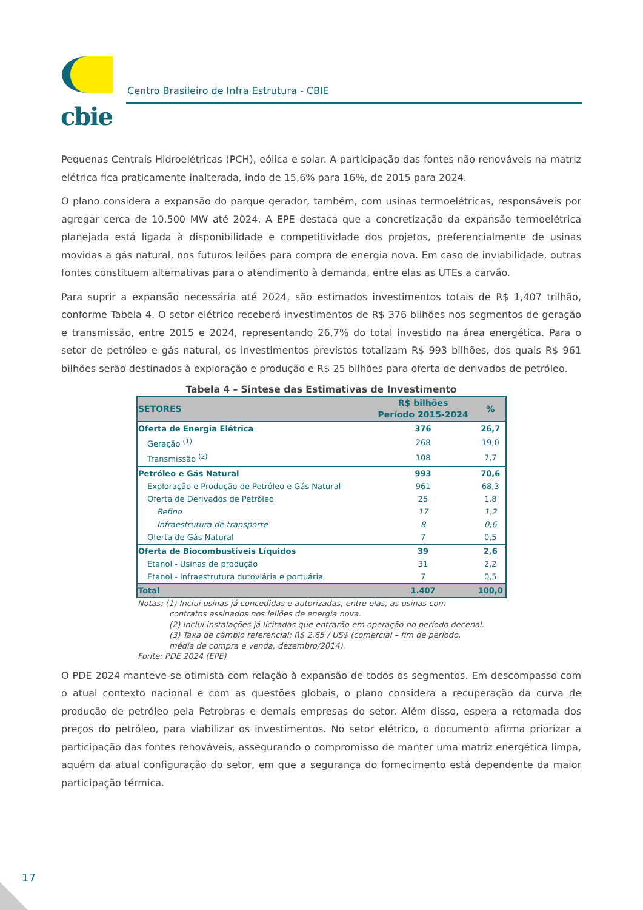cbie
Centro Brasileiro de Infra Estrutura - CBIE
Pequenas Centrais Hidroelétricas (PCH), eólica e solar. A participação das fontes não renováveis na matriz elétrica fica praticamente inalterada, indo de 15,6% para 16%, de 2015 para 2024.
O plano considera a expansão do parque gerador, também, com usinas termoelétricas, responsáveis por agregar cerca de 10.500 MW até 2024. A EPE destaca que a concretização da expansão termoelétrica planejada está ligada à disponibilidade e competitividade dos projetos, preferencialmente de usinas movidas a gás natural, nos futuros leilões para compra de energia nova. Em caso de inviabilidade, outras fontes constituem alternativas para o atendimento à demanda, entre elas as UTEs a carvão.
Para suprir a expansão necessária até 2024, são estimados investimentos totais de R$ 1,407 trilhão, conforme Tabela 4. O setor elétrico receberá investimentos de R$ 376 bilhões nos segmentos de geração e transmissão, entre 2015 e 2024, representando 26,7% do total investido na área energética. Para o setor de petróleo e gás natural, os investimentos previstos totalizam R$ 993 bilhões, dos quais R$ 961 bilhões serão destinados à exploração e produção e R$ 25 bilhões para oferta de derivados de petróleo.
Tabela 4 – Sintese das Estimativas de Investimento
| SETORES | R$ bilhões Período 2015-2024 | % |
| --- | --- | --- |
| Oferta de Energia Elétrica | 376 | 26,7 |
| Geração <sup>(1)</sup> | 268 | 19,0 |
| Transmissão <sup>(2)</sup> | 108 | 7,7 |
| Petróleo e Gás Natural | 993 | 70,6 |
| Exploração e Produção de Petróleo e Gás Natural | 961 | 68,3 |
| Oferta de Derivados de Petróleo | 25 | 1,8 |
| Refino | 17 | 1,2 |
| Infraestrutura de transporte | 8 | 0,6 |
| Oferta de Gás Natural | 7 | 0,5 |
| Oferta de Biocombustíveis Líquidos | 39 | 2,6 |
| Etanol - Usinas de produção | 31 | 2,2 |
| Etanol - Infraestrutura dutoviária e portuária | 7 | 0,5 |
| Total | 1.407 | 100,0 |
Notas: (1) Inclui usinas já concedidas e autorizadas, entre elas, as usinas com
contratos assinados nos leilões de energia nova.
(2) Inclui instalações já licitadas que entrarão em operação no período decenal.
(3) Taxa de câmbio referencial: R$ 2,65 / US$ (comercial – fim de período,
média de compra e venda, dezembro/2014).
Fonte: PDE 2024 (EPE)
O PDE 2024 manteve-se otimista com relação à expansão de todos os segmentos. Em descompasso com o atual contexto nacional e com as questões globais, o plano considera a recuperação da curva de produção de petróleo pela Petrobras e demais empresas do setor. Além disso, espera a retomada dos preços do petróleo, para viabilizar os investimentos. No setor elétrico, o documento afirma priorizar a participação das fontes renováveis, assegurando o compromisso de manter uma matriz energética limpa, aquém da atual configuração do setor, em que a segurança do fornecimento está dependente da maior participação térmica.
17